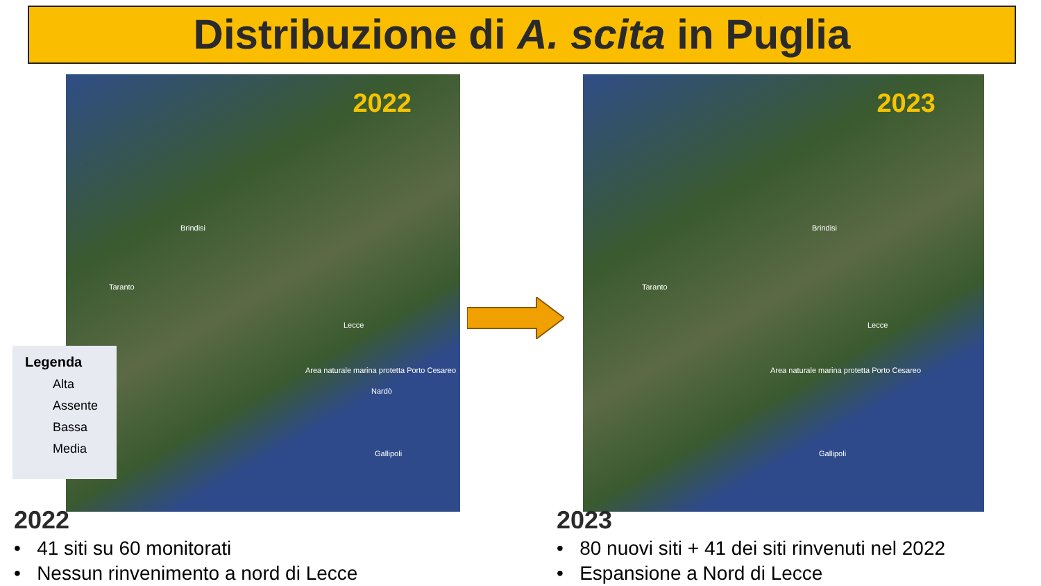Distribuzione di A. scita in Puglia
2022
Brindisi
Taranto
Lecce
Area naturale marina protetta Porto Cesareo
Nardò
Gallipoli
Legenda
Alta
Assente
Bassa
Media
2023
Brindisi
Taranto
Lecce
Area naturale marina protetta Porto Cesareo
Gallipoli
2022
• 41 siti su 60 monitorati
• Nessun rinvenimento a nord di Lecce
2023
• 80 nuovi siti + 41 dei siti rinvenuti nel 2022
• Espansione a Nord di Lecce